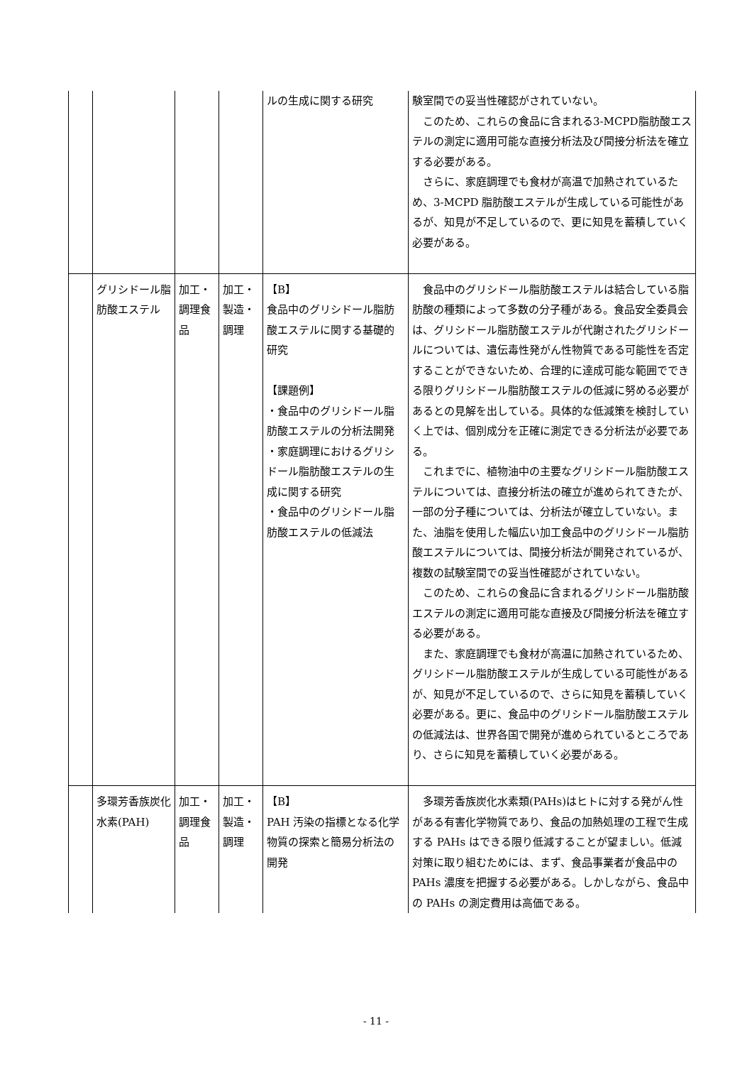| | | | | ルの生成に関する研究 | 験室間での妥当性確認がされていない。 このため、これらの食品に含まれる3-MCPD脂肪酸エステルの測定に適用可能な直接分析法及び間接分析法を確立する必要がある。 さらに、家庭調理でも食材が高温で加熱されているため、3-MCPD 脂肪酸エステルが生成している可能性があるが、知見が不足しているので、更に知見を蓄積していく必要がある。 |
| | グリシドール脂肪酸エステル | 加工・調理食品 | 加工・製造・調理 | 【B】 食品中のグリシドール脂肪酸エステルに関する基礎的研究 【課題例】 ・食品中のグリシドール脂肪酸エステルの分析法開発 ・家庭調理におけるグリシドール脂肪酸エステルの生成に関する研究 ・食品中のグリシドール脂肪酸エステルの低減法 | 食品中のグリシドール脂肪酸エステルは結合している脂肪酸の種類によって多数の分子種がある。食品安全委員会は、グリシドール脂肪酸エステルが代謝されたグリシドールについては、遺伝毒性発がん性物質である可能性を否定することができないため、合理的に達成可能な範囲でできる限りグリシドール脂肪酸エステルの低減に努める必要があるとの見解を出している。具体的な低減策を検討していく上では、個別成分を正確に測定できる分析法が必要である。 これまでに、植物油中の主要なグリシドール脂肪酸エステルについては、直接分析法の確立が進められてきたが、一部の分子種については、分析法が確立していない。また、油脂を使用した幅広い加工食品中のグリシドール脂肪酸エステルについては、間接分析法が開発されているが、複数の試験室間での妥当性確認がされていない。 このため、これらの食品に含まれるグリシドール脂肪酸エステルの測定に適用可能な直接及び間接分析法を確立する必要がある。 また、家庭調理でも食材が高温に加熱されているため、グリシドール脂肪酸エステルが生成している可能性があるが、知見が不足しているので、さらに知見を蓄積していく必要がある。更に、食品中のグリシドール脂肪酸エステルの低減法は、世界各国で開発が進められているところであり、さらに知見を蓄積していく必要がある。 |
| | 多環芳香族炭化水素(PAH) | 加工・調理食品 | 加工・製造・調理 | 【B】 PAH 汚染の指標となる化学物質の探索と簡易分析法の開発 | 多環芳香族炭化水素類(PAHs)はヒトに対する発がん性がある有害化学物質であり、食品の加熱処理の工程で生成する PAHs はできる限り低減することが望ましい。低減対策に取り組むためには、まず、食品事業者が食品中の PAHs 濃度を把握する必要がある。しかしながら、食品中の PAHs の測定費用は高価である。 |
- 11 -